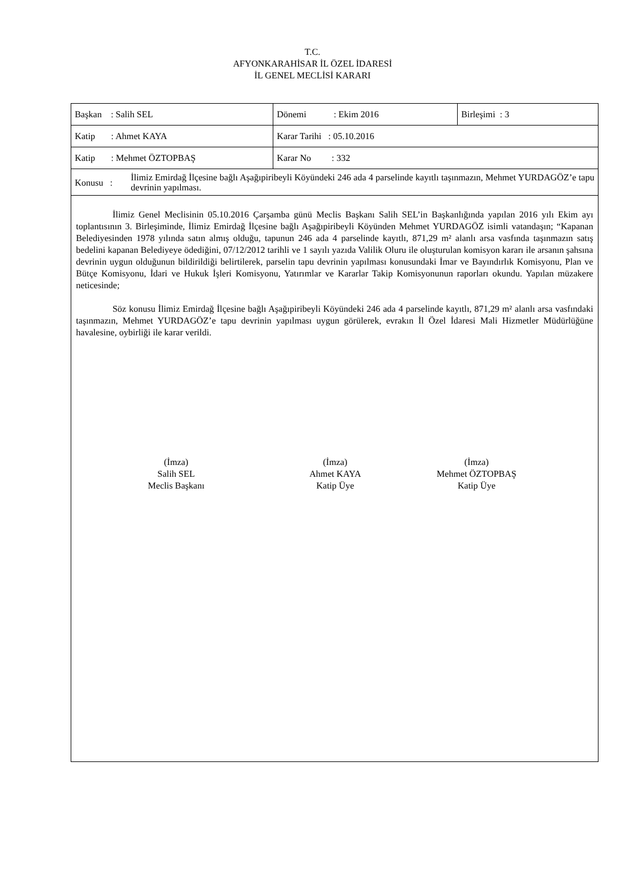T.C.
AFYONKARAHİSAR İL ÖZEL İDARESİ
İL GENEL MECLİSİ KARARI
| Başkan : Salih SEL | Dönemi : Ekim 2016 | Birleşimi : 3 |
| Katip : Ahmet KAYA | Karar Tarihi : 05.10.2016 | |
| Katip : Mehmet ÖZTOPBAŞ | Karar No : 332 | |
| Konusu : İlimiz Emirdağ İlçesine bağlı Aşağıpiribeyli Köyündeki 246 ada 4 parselinde kayıtlı taşınmazın, Mehmet YURDAGÖZ’e tapu devrinin yapılması. | | |
İlimiz Genel Meclisinin 05.10.2016 Çarşamba günü Meclis Başkanı Salih SEL’in Başkanlığında yapılan 2016 yılı Ekim ayı toplantısının 3. Birleşiminde, İlimiz Emirdağ İlçesine bağlı Aşağıpiribeyli Köyünden Mehmet YURDAGÖZ isimli vatandaşın; “Kapanan Belediyesinden 1978 yılında satın almış olduğu, tapunun 246 ada 4 parselinde kayıtlı, 871,29 m² alanlı arsa vasfında taşınmazın satış bedelini kapanan Belediyeye ödediğini, 07/12/2012 tarihli ve 1 sayılı yazıda Valilik Oluru ile oluşturulan komisyon kararı ile arsanın şahsına devrinin uygun olduğunun bildirildiği belirtilerek, parselin tapu devrinin yapılması konusundaki İmar ve Bayındırlık Komisyonu, Plan ve Bütçe Komisyonu, İdari ve Hukuk İşleri Komisyonu, Yatırımlar ve Kararlar Takip Komisyonunun raporları okundu. Yapılan müzakere neticesinde;
Söz konusu İlimiz Emirdağ İlçesine bağlı Aşağıpiribeyli Köyündeki 246 ada 4 parselinde kayıtlı, 871,29 m² alanlı arsa vasfındaki taşınmazın, Mehmet YURDAGÖZ’e tapu devrinin yapılması uygun görülerek, evrakın İl Özel İdaresi Mali Hizmetler Müdürlüğüne havalesine, oybirliği ile karar verildi.
(İmza)
Salih SEL
Meclis Başkanı
(İmza)
Ahmet KAYA
Katip Üye
(İmza)
Mehmet ÖZTOPBAŞ
Katip Üye